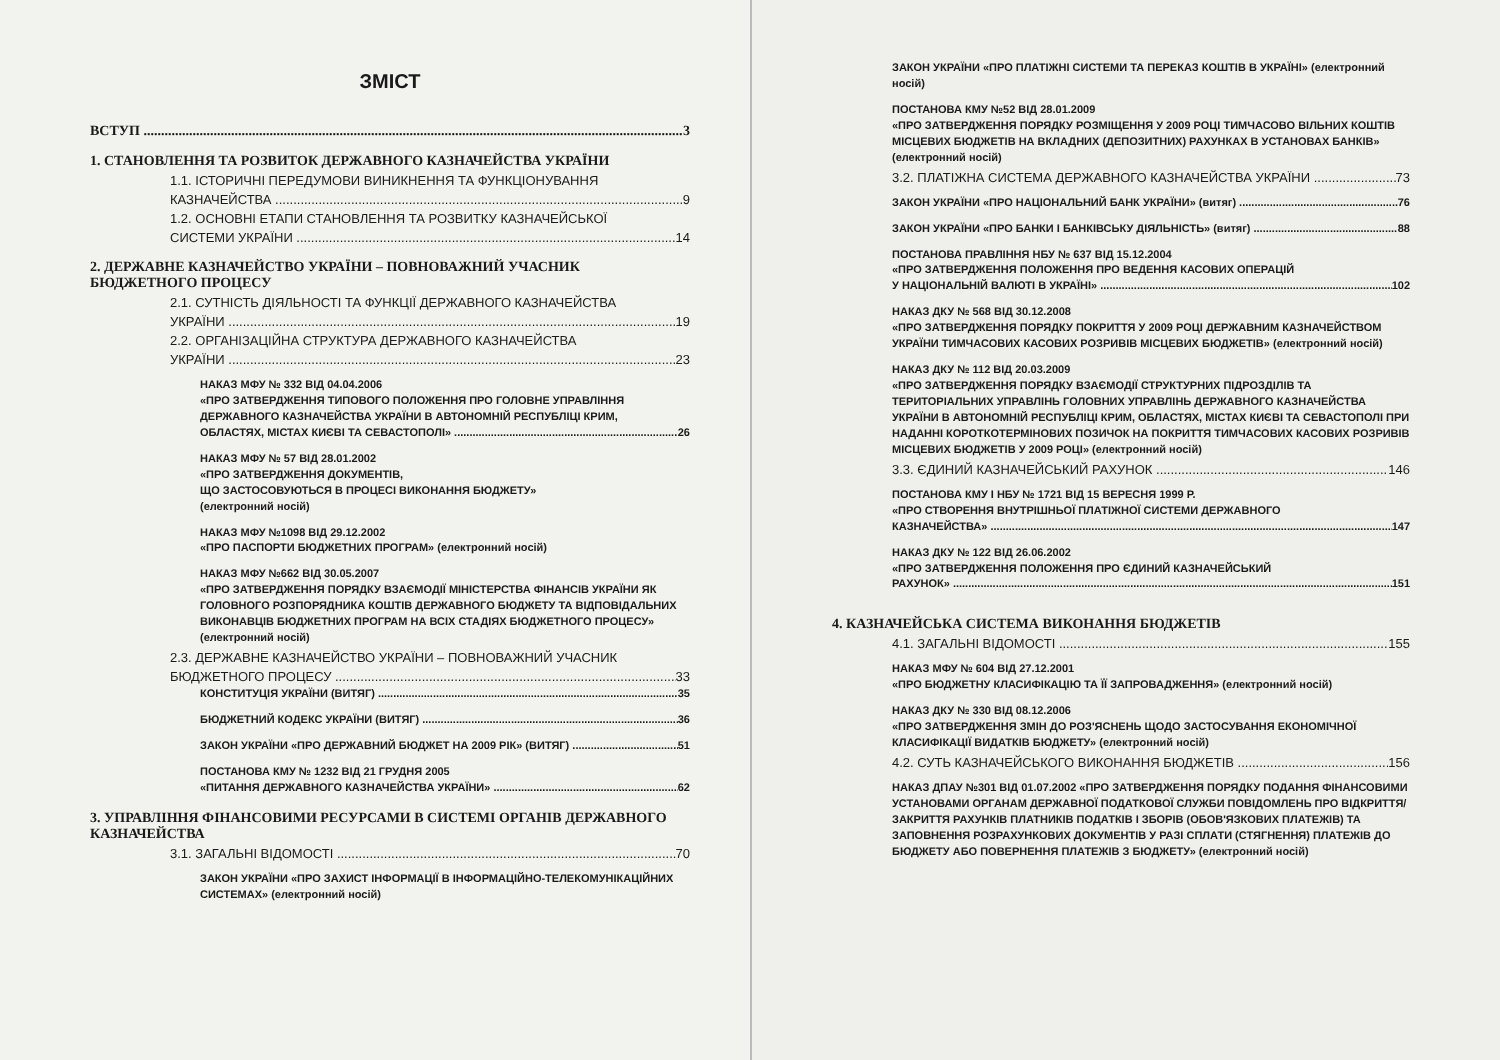ЗМІСТ
ВСТУП 3
1. СТАНОВЛЕННЯ ТА РОЗВИТОК ДЕРЖАВНОГО КАЗНАЧЕЙСТВА УКРАЇНИ
1.1. ІСТОРИЧНІ ПЕРЕДУМОВИ ВИНИКНЕННЯ ТА ФУНКЦІОНУВАННЯ
КАЗНАЧЕЙСТВА 9
1.2. ОСНОВНІ ЕТАПИ СТАНОВЛЕННЯ ТА РОЗВИТКУ КАЗНАЧЕЙСЬКОЇ
СИСТЕМИ УКРАЇНИ 14
2. ДЕРЖАВНЕ КАЗНАЧЕЙСТВО УКРАЇНИ – ПОВНОВАЖНИЙ УЧАСНИК БЮДЖЕТНОГО ПРОЦЕСУ
2.1. СУТНІСТЬ ДІЯЛЬНОСТІ ТА ФУНКЦІЇ ДЕРЖАВНОГО КАЗНАЧЕЙСТВА
УКРАЇНИ 19
2.2. ОРГАНІЗАЦІЙНА СТРУКТУРА ДЕРЖАВНОГО КАЗНАЧЕЙСТВА
УКРАЇНИ 23
НАКАЗ МФУ № 332 ВІД 04.04.2006
«ПРО ЗАТВЕРДЖЕННЯ ТИПОВОГО ПОЛОЖЕННЯ ПРО ГОЛОВНЕ УПРАВЛІННЯ ДЕРЖАВНОГО КАЗНАЧЕЙСТВА УКРАЇНИ В АВТОНОМНІЙ РЕСПУБЛІЦІ КРИМ,
ОБЛАСТЯХ, МІСТАХ КИЄВІ ТА СЕВАСТОПОЛІ» 26
НАКАЗ МФУ № 57 ВІД 28.01.2002
«ПРО ЗАТВЕРДЖЕННЯ ДОКУМЕНТІВ,
ЩО ЗАСТОСОВУЮТЬСЯ В ПРОЦЕСІ ВИКОНАННЯ БЮДЖЕТУ»
(електронний носій)
НАКАЗ МФУ №1098 ВІД 29.12.2002
«ПРО ПАСПОРТИ БЮДЖЕТНИХ ПРОГРАМ» (електронний носій)
НАКАЗ МФУ №662 ВІД 30.05.2007
«ПРО ЗАТВЕРДЖЕННЯ ПОРЯДКУ ВЗАЄМОДІЇ МІНІСТЕРСТВА ФІНАНСІВ УКРАЇНИ ЯК ГОЛОВНОГО РОЗПОРЯДНИКА КОШТІВ ДЕРЖАВНОГО БЮДЖЕТУ ТА ВІДПОВІДАЛЬНИХ ВИКОНАВЦІВ БЮДЖЕТНИХ ПРОГРАМ НА ВСІХ СТАДІЯХ БЮДЖЕТНОГО ПРОЦЕСУ» (електронний носій)
2.3. ДЕРЖАВНЕ КАЗНАЧЕЙСТВО УКРАЇНИ – ПОВНОВАЖНИЙ УЧАСНИК
БЮДЖЕТНОГО ПРОЦЕСУ 33
КОНСТИТУЦІЯ УКРАЇНИ (ВИТЯГ) 35
БЮДЖЕТНИЙ КОДЕКС УКРАЇНИ (ВИТЯГ) 36
ЗАКОН УКРАЇНИ «ПРО ДЕРЖАВНИЙ БЮДЖЕТ НА 2009 РІК» (ВИТЯГ) 51
ПОСТАНОВА КМУ № 1232 ВІД 21 ГРУДНЯ 2005
«ПИТАННЯ ДЕРЖАВНОГО КАЗНАЧЕЙСТВА УКРАЇНИ» 62
3. УПРАВЛІННЯ ФІНАНСОВИМИ РЕСУРСАМИ В СИСТЕМІ ОРГАНІВ ДЕРЖАВНОГО КАЗНАЧЕЙСТВА
3.1. ЗАГАЛЬНІ ВІДОМОСТІ 70
ЗАКОН УКРАЇНИ «ПРО ЗАХИСТ ІНФОРМАЦІЇ В ІНФОРМАЦІЙНО-ТЕЛЕКОМУНІКАЦІЙНИХ СИСТЕМАХ» (електронний носій)
ЗАКОН УКРАЇНИ «ПРО ПЛАТІЖНІ СИСТЕМИ ТА ПЕРЕКАЗ КОШТІВ В УКРАЇНІ» (електронний носій)
ПОСТАНОВА КМУ №52 ВІД 28.01.2009
«ПРО ЗАТВЕРДЖЕННЯ ПОРЯДКУ РОЗМІЩЕННЯ У 2009 РОЦІ ТИМЧАСОВО ВІЛЬНИХ КОШТІВ МІСЦЕВИХ БЮДЖЕТІВ НА ВКЛАДНИХ (ДЕПОЗИТНИХ) РАХУНКАХ В УСТАНОВАХ БАНКІВ» (електронний носій)
3.2. ПЛАТІЖНА СИСТЕМА ДЕРЖАВНОГО КАЗНАЧЕЙСТВА УКРАЇНИ 73
ЗАКОН УКРАЇНИ «ПРО НАЦІОНАЛЬНИЙ БАНК УКРАЇНИ» (витяг) 76
ЗАКОН УКРАЇНИ «ПРО БАНКИ І БАНКІВСЬКУ ДІЯЛЬНІСТЬ» (витяг) 88
ПОСТАНОВА ПРАВЛІННЯ НБУ № 637 ВІД 15.12.2004
«ПРО ЗАТВЕРДЖЕННЯ ПОЛОЖЕННЯ ПРО ВЕДЕННЯ КАСОВИХ ОПЕРАЦІЙ
У НАЦІОНАЛЬНІЙ ВАЛЮТІ В УКРАЇНІ» 102
НАКАЗ ДКУ № 568 ВІД 30.12.2008
«ПРО ЗАТВЕРДЖЕННЯ ПОРЯДКУ ПОКРИТТЯ У 2009 РОЦІ ДЕРЖАВНИМ КАЗНАЧЕЙСТВОМ УКРАЇНИ ТИМЧАСОВИХ КАСОВИХ РОЗРИВІВ МІСЦЕВИХ БЮДЖЕТІВ» (електронний носій)
НАКАЗ ДКУ № 112 ВІД 20.03.2009
«ПРО ЗАТВЕРДЖЕННЯ ПОРЯДКУ ВЗАЄМОДІЇ СТРУКТУРНИХ ПІДРОЗДІЛІВ ТА ТЕРИТОРІАЛЬНИХ УПРАВЛІНЬ ГОЛОВНИХ УПРАВЛІНЬ ДЕРЖАВНОГО КАЗНАЧЕЙСТВА УКРАЇНИ В АВТОНОМНІЙ РЕСПУБЛІЦІ КРИМ, ОБЛАСТЯХ, МІСТАХ КИЄВІ ТА СЕВАСТОПОЛІ ПРИ НАДАННІ КОРОТКОТЕРМІНОВИХ ПОЗИЧОК НА ПОКРИТТЯ ТИМЧАСОВИХ КАСОВИХ РОЗРИВІВ МІСЦЕВИХ БЮДЖЕТІВ У 2009 РОЦІ» (електронний носій)
3.3. ЄДИНИЙ КАЗНАЧЕЙСЬКИЙ РАХУНОК 146
ПОСТАНОВА КМУ І НБУ № 1721 ВІД 15 ВЕРЕСНЯ 1999 Р.
«ПРО СТВОРЕННЯ ВНУТРІШНЬОЇ ПЛАТІЖНОЇ СИСТЕМИ ДЕРЖАВНОГО
КАЗНАЧЕЙСТВА» 147
НАКАЗ ДКУ № 122 ВІД 26.06.2002
«ПРО ЗАТВЕРДЖЕННЯ ПОЛОЖЕННЯ ПРО ЄДИНИЙ КАЗНАЧЕЙСЬКИЙ
РАХУНОК» 151
4. КАЗНАЧЕЙСЬКА СИСТЕМА ВИКОНАННЯ БЮДЖЕТІВ
4.1. ЗАГАЛЬНІ ВІДОМОСТІ 155
НАКАЗ МФУ № 604 ВІД 27.12.2001
«ПРО БЮДЖЕТНУ КЛАСИФІКАЦІЮ ТА ЇЇ ЗАПРОВАДЖЕННЯ» (електронний носій)
НАКАЗ ДКУ № 330 ВІД 08.12.2006
«ПРО ЗАТВЕРДЖЕННЯ ЗМІН ДО РОЗ'ЯСНЕНЬ ЩОДО ЗАСТОСУВАННЯ ЕКОНОМІЧНОЇ КЛАСИФІКАЦІЇ ВИДАТКІВ БЮДЖЕТУ» (електронний носій)
4.2. СУТЬ КАЗНАЧЕЙСЬКОГО ВИКОНАННЯ БЮДЖЕТІВ 156
НАКАЗ ДПАУ №301 ВІД 01.07.2002 «ПРО ЗАТВЕРДЖЕННЯ ПОРЯДКУ ПОДАННЯ ФІНАНСОВИМИ УСТАНОВАМИ ОРГАНАМ ДЕРЖАВНОЇ ПОДАТКОВОЇ СЛУЖБИ ПОВІДОМЛЕНЬ ПРО ВІДКРИТТЯ/ЗАКРИТТЯ РАХУНКІВ ПЛАТНИКІВ ПОДАТКІВ І ЗБОРІВ (ОБОВ'ЯЗКОВИХ ПЛАТЕЖІВ) ТА ЗАПОВНЕННЯ РОЗРАХУНКОВИХ ДОКУМЕНТІВ У РАЗІ СПЛАТИ (СТЯГНЕННЯ) ПЛАТЕЖІВ ДО БЮДЖЕТУ АБО ПОВЕРНЕННЯ ПЛАТЕЖІВ З БЮДЖЕТУ» (електронний носій)